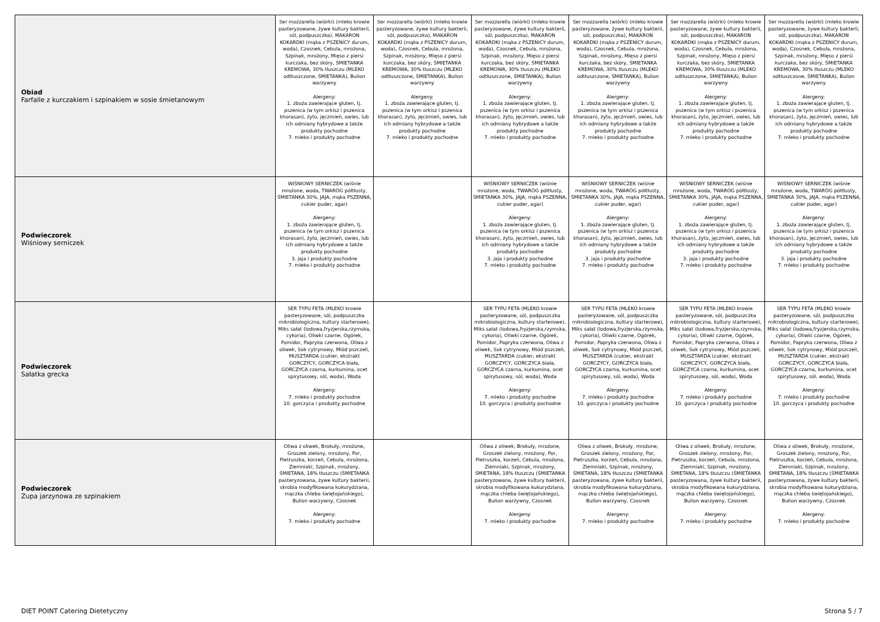| Obiad Farfalle z kurczakiem i szpinakiem w sosie śmietanowym | Ser mozzarella (wiórki) (mleko krowie pasteryzowane, żywe kultury bakterii, sól, podpuszczka), MAKARON KOKARDKI (mąka z PSZENICY durum, woda), Czosnek, Cebula, mrożona, Szpinak, mrożony, Mięso z piersi kurczaka, bez skóry, ŚMIETANKA KREMOWA, 30% tłuszczu (MLEKO odtłuszczone, ŚMIETANKA), Bulion warzywny Alergeny: 1. zboża zawierające gluten, tj. pszenica (w tym orkisz i pszenica khorasan), żyto, jęczmień, owies, lub ich odmiany hybrydowe a także produkty pochodne 7. mleko i produkty pochodne | Ser mozzarella (wiórki) (mleko krowie pasteryzowane, żywe kultury bakterii, sól, podpuszczka), MAKARON KOKARDKI (mąka z PSZENICY durum, woda), Czosnek, Cebula, mrożona, Szpinak, mrożony, Mięso z piersi kurczaka, bez skóry, ŚMIETANKA KREMOWA, 30% tłuszczu (MLEKO odtłuszczone, ŚMIETANKA), Bulion warzywny Alergeny: 1. zboża zawierające gluten, tj. pszenica (w tym orkisz i pszenica khorasan), żyto, jęczmień, owies, lub ich odmiany hybrydowe a także produkty pochodne 7. mleko i produkty pochodne | Ser mozzarella (wiórki) (mleko krowie pasteryzowane, żywe kultury bakterii, sól, podpuszczka), MAKARON KOKARDKI (mąka z PSZENICY durum, woda), Czosnek, Cebula, mrożona, Szpinak, mrożony, Mięso z piersi kurczaka, bez skóry, ŚMIETANKA KREMOWA, 30% tłuszczu (MLEKO odtłuszczone, ŚMIETANKA), Bulion warzywny Alergeny: 1. zboża zawierające gluten, tj. pszenica (w tym orkisz i pszenica khorasan), żyto, jęczmień, owies, lub ich odmiany hybrydowe a także produkty pochodne 7. mleko i produkty pochodne | Ser mozzarella (wiórki) (mleko krowie pasteryzowane, żywe kultury bakterii, sól, podpuszczka), MAKARON KOKARDKI (mąka z PSZENICY durum, woda), Czosnek, Cebula, mrożona, Szpinak, mrożony, Mięso z piersi kurczaka, bez skóry, ŚMIETANKA KREMOWA, 30% tłuszczu (MLEKO odtłuszczone, ŚMIETANKA), Bulion warzywny Alergeny: 1. zboża zawierające gluten, tj. pszenica (w tym orkisz i pszenica khorasan), żyto, jęczmień, owies, lub ich odmiany hybrydowe a także produkty pochodne 7. mleko i produkty pochodne | Ser mozzarella (wiórki) (mleko krowie pasteryzowane, żywe kultury bakterii, sól, podpuszczka), MAKARON KOKARDKI (mąka z PSZENICY durum, woda), Czosnek, Cebula, mrożona, Szpinak, mrożony, Mięso z piersi kurczaka, bez skóry, ŚMIETANKA KREMOWA, 30% tłuszczu (MLEKO odtłuszczone, ŚMIETANKA), Bulion warzywny Alergeny: 1. zboża zawierające gluten, tj. pszenica (w tym orkisz i pszenica khorasan), żyto, jęczmień, owies, lub ich odmiany hybrydowe a także produkty pochodne 7. mleko i produkty pochodne | Ser mozzarella (wiórki) (mleko krowie pasteryzowane, żywe kultury bakterii, sól, podpuszczka), MAKARON KOKARDKI (mąka z PSZENICY durum, woda), Czosnek, Cebula, mrożona, Szpinak, mrożony, Mięso z piersi kurczaka, bez skóry, ŚMIETANKA KREMOWA, 30% tłuszczu (MLEKO odtłuszczone, ŚMIETANKA), Bulion warzywny Alergeny: 1. zboża zawierające gluten, tj. pszenica (w tym orkisz i pszenica khorasan), żyto, jęczmień, owies, lub ich odmiany hybrydowe a także produkty pochodne 7. mleko i produkty pochodne |
| Podwieczorek Wiśniowy serniczek | WIŚNIOWY SERNICZEK (wiśnie mrożone, woda, TWARÓG półtłusty, ŚMIETANKA 30%, JAJA, mąka PSZENNA, cukier puder, agar) Alergeny: 1. zboża zawierające gluten, tj. pszenica (w tym orkisz i pszenica khorasan), żyto, jęczmień, owies, lub ich odmiany hybrydowe a także produkty pochodne 3. jaja i produkty pochodne 7. mleko i produkty pochodne | | WIŚNIOWY SERNICZEK (wiśnie mrożone, woda, TWARÓG półtłusty, ŚMIETANKA 30%, JAJA, mąka PSZENNA, cukier puder, agar) Alergeny: 1. zboża zawierające gluten, tj. pszenica (w tym orkisz i pszenica khorasan), żyto, jęczmień, owies, lub ich odmiany hybrydowe a także produkty pochodne 3. jaja i produkty pochodne 7. mleko i produkty pochodne | WIŚNIOWY SERNICZEK (wiśnie mrożone, woda, TWARÓG półtłusty, ŚMIETANKA 30%, JAJA, mąka PSZENNA, cukier puder, agar) Alergeny: 1. zboża zawierające gluten, tj. pszenica (w tym orkisz i pszenica khorasan), żyto, jęczmień, owies, lub ich odmiany hybrydowe a także produkty pochodne 3. jaja i produkty pochodne 7. mleko i produkty pochodne | WIŚNIOWY SERNICZEK (wiśnie mrożone, woda, TWARÓG półtłusty, ŚMIETANKA 30%, JAJA, mąka PSZENNA, cukier puder, agar) Alergeny: 1. zboża zawierające gluten, tj. pszenica (w tym orkisz i pszenica khorasan), żyto, jęczmień, owies, lub ich odmiany hybrydowe a także produkty pochodne 3. jaja i produkty pochodne 7. mleko i produkty pochodne | WIŚNIOWY SERNICZEK (wiśnie mrożone, woda, TWARÓG półtłusty, ŚMIETANKA 30%, JAJA, mąka PSZENNA, cukier puder, agar) Alergeny: 1. zboża zawierające gluten, tj. pszenica (w tym orkisz i pszenica khorasan), żyto, jęczmień, owies, lub ich odmiany hybrydowe a także produkty pochodne 3. jaja i produkty pochodne 7. mleko i produkty pochodne |
| Podwieczorek Sałatka grecka | SER TYPU FETA (MLEKO krowie pasteryzowane, sól, podpuszczka mikrobiologiczna, kultury starterowe), Miks sałat (lodowa,fryzjerska,rzymska, cykoria), Oliwki czarne, Ogórek, Pomidor, Papryka czerwona, Oliwa z oliwek, Sok cytrynowy, Miód pszczeli, MUSZTARDA (cukier, ekstrakt GORCZYCY, GORCZYCA biała, GORCZYCA czarna, kurkumina, ocet spirytusowy, sól, woda), Woda Alergeny: 7. mleko i produkty pochodne 10. gorczyca i produkty pochodne | | SER TYPU FETA (MLEKO krowie pasteryzowane, sól, podpuszczka mikrobiologiczna, kultury starterowe), Miks sałat (lodowa,fryzjerska,rzymska, cykoria), Oliwki czarne, Ogórek, Pomidor, Papryka czerwona, Oliwa z oliwek, Sok cytrynowy, Miód pszczeli, MUSZTARDA (cukier, ekstrakt GORCZYCY, GORCZYCA biała, GORCZYCA czarna, kurkumina, ocet spirytusowy, sól, woda), Woda Alergeny: 7. mleko i produkty pochodne 10. gorczyca i produkty pochodne | SER TYPU FETA (MLEKO krowie pasteryzowane, sól, podpuszczka mikrobiologiczna, kultury starterowe), Miks sałat (lodowa,fryzjerska,rzymska, cykoria), Oliwki czarne, Ogórek, Pomidor, Papryka czerwona, Oliwa z oliwek, Sok cytrynowy, Miód pszczeli, MUSZTARDA (cukier, ekstrakt GORCZYCY, GORCZYCA biała, GORCZYCA czarna, kurkumina, ocet spirytusowy, sól, woda), Woda Alergeny: 7. mleko i produkty pochodne 10. gorczyca i produkty pochodne | SER TYPU FETA (MLEKO krowie pasteryzowane, sól, podpuszczka mikrobiologiczna, kultury starterowe), Miks sałat (lodowa,fryzjerska,rzymska, cykoria), Oliwki czarne, Ogórek, Pomidor, Papryka czerwona, Oliwa z oliwek, Sok cytrynowy, Miód pszczeli, MUSZTARDA (cukier, ekstrakt GORCZYCY, GORCZYCA biała, GORCZYCA czarna, kurkumina, ocet spirytusowy, sól, woda), Woda Alergeny: 7. mleko i produkty pochodne 10. gorczyca i produkty pochodne | SER TYPU FETA (MLEKO krowie pasteryzowane, sól, podpuszczka mikrobiologiczna, kultury starterowe), Miks sałat (lodowa,fryzjerska,rzymska, cykoria), Oliwki czarne, Ogórek, Pomidor, Papryka czerwona, Oliwa z oliwek, Sok cytrynowy, Miód pszczeli, MUSZTARDA (cukier, ekstrakt GORCZYCY, GORCZYCA biała, GORCZYCA czarna, kurkumina, ocet spirytusowy, sól, woda), Woda Alergeny: 7. mleko i produkty pochodne 10. gorczyca i produkty pochodne |
| Podwieczorek Zupa jarzynowa ze szpinakiem | Oliwa z oliwek, Brokuły, mrożone, Groszek zielony, mrożony, Por, Pietruszka, korzeń, Cebula, mrożona, Ziemniaki, Szpinak, mrożony, ŚMIETANA, 18% tłuszczu (ŚMIETANKA pasteryzowana, żywe kultury bakterii, skrobia modyfikowana kukurydziana, mączka chleba świętojańskiego), Bulion warzywny, Czosnek Alergeny: 7. mleko i produkty pochodne | | Oliwa z oliwek, Brokuły, mrożone, Groszek zielony, mrożony, Por, Pietruszka, korzeń, Cebula, mrożona, Ziemniaki, Szpinak, mrożony, ŚMIETANA, 18% tłuszczu (ŚMIETANKA pasteryzowana, żywe kultury bakterii, skrobia modyfikowana kukurydziana, mączka chleba świętojańskiego), Bulion warzywny, Czosnek Alergeny: 7. mleko i produkty pochodne | Oliwa z oliwek, Brokuły, mrożone, Groszek zielony, mrożony, Por, Pietruszka, korzeń, Cebula, mrożona, Ziemniaki, Szpinak, mrożony, ŚMIETANA, 18% tłuszczu (ŚMIETANKA pasteryzowana, żywe kultury bakterii, skrobia modyfikowana kukurydziana, mączka chleba świętojańskiego), Bulion warzywny, Czosnek Alergeny: 7. mleko i produkty pochodne | Oliwa z oliwek, Brokuły, mrożone, Groszek zielony, mrożony, Por, Pietruszka, korzeń, Cebula, mrożona, Ziemniaki, Szpinak, mrożony, ŚMIETANA, 18% tłuszczu (ŚMIETANKA pasteryzowana, żywe kultury bakterii, skrobia modyfikowana kukurydziana, mączka chleba świętojańskiego), Bulion warzywny, Czosnek Alergeny: 7. mleko i produkty pochodne | Oliwa z oliwek, Brokuły, mrożone, Groszek zielony, mrożony, Por, Pietruszka, korzeń, Cebula, mrożona, Ziemniaki, Szpinak, mrożony, ŚMIETANA, 18% tłuszczu (ŚMIETANKA pasteryzowana, żywe kultury bakterii, skrobia modyfikowana kukurydziana, mączka chleba świętojańskiego), Bulion warzywny, Czosnek Alergeny: 7. mleko i produkty pochodne |
DIET POINT Catering Dietetyczny
Strona 5 / 7